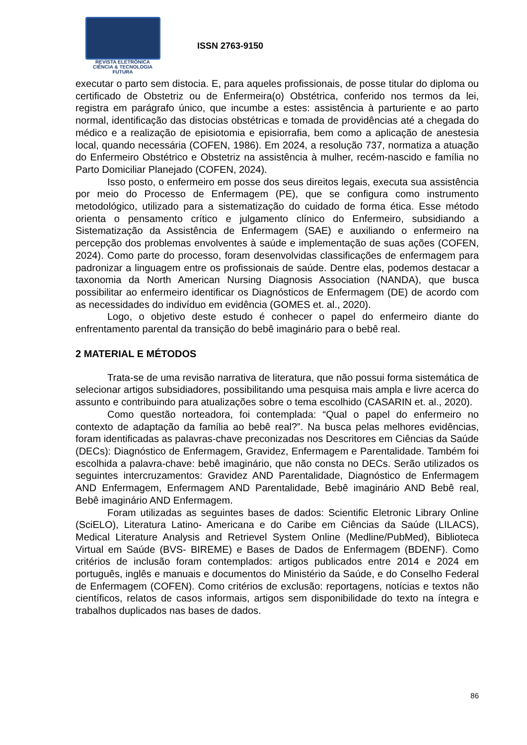REVISTA ELETRÔNICA
CIÊNCIA & TECNOLOGIA
FUTURA
ISSN 2763-9150
executar o parto sem distocia. E, para aqueles profissionais, de posse titular do diploma ou certificado de Obstetriz ou de Enfermeira(o) Obstétrica, conferido nos termos da lei, registra em parágrafo único, que incumbe a estes: assistência à parturiente e ao parto normal, identificação das distocias obstétricas e tomada de providências até a chegada do médico e a realização de episiotomia e episiorrafia, bem como a aplicação de anestesia local, quando necessária (COFEN, 1986). Em 2024, a resolução 737, normatiza a atuação do Enfermeiro Obstétrico e Obstetriz na assistência à mulher, recém-nascido e família no Parto Domiciliar Planejado (COFEN, 2024).
Isso posto, o enfermeiro em posse dos seus direitos legais, executa sua assistência por meio do Processo de Enfermagem (PE), que se configura como instrumento metodológico, utilizado para a sistematização do cuidado de forma ética. Esse método orienta o pensamento crítico e julgamento clínico do Enfermeiro, subsidiando a Sistematização da Assistência de Enfermagem (SAE) e auxiliando o enfermeiro na percepção dos problemas envolventes à saúde e implementação de suas ações (COFEN, 2024). Como parte do processo, foram desenvolvidas classificações de enfermagem para padronizar a linguagem entre os profissionais de saúde. Dentre elas, podemos destacar a taxonomia da North American Nursing Diagnosis Association (NANDA), que busca possibilitar ao enfermeiro identificar os Diagnósticos de Enfermagem (DE) de acordo com as necessidades do indivíduo em evidência (GOMES et. al., 2020).
Logo, o objetivo deste estudo é conhecer o papel do enfermeiro diante do enfrentamento parental da transição do bebê imaginário para o bebê real.
2 MATERIAL E MÉTODOS
Trata-se de uma revisão narrativa de literatura, que não possui forma sistemática de selecionar artigos subsidiadores, possibilitando uma pesquisa mais ampla e livre acerca do assunto e contribuindo para atualizações sobre o tema escolhido (CASARIN et. al., 2020).
Como questão norteadora, foi contemplada: “Qual o papel do enfermeiro no contexto de adaptação da família ao bebê real?”. Na busca pelas melhores evidências, foram identificadas as palavras-chave preconizadas nos Descritores em Ciências da Saúde (DECs): Diagnóstico de Enfermagem, Gravidez, Enfermagem e Parentalidade. Também foi escolhida a palavra-chave: bebê imaginário, que não consta no DECs. Serão utilizados os seguintes intercruzamentos: Gravidez AND Parentalidade, Diagnóstico de Enfermagem AND Enfermagem, Enfermagem AND Parentalidade, Bebê imaginário AND Bebê real, Bebê imaginário AND Enfermagem.
Foram utilizadas as seguintes bases de dados: Scientific Eletronic Library Online (SciELO), Literatura Latino- Americana e do Caribe em Ciências da Saúde (LILACS), Medical Literature Analysis and Retrievel System Online (Medline/PubMed), Biblioteca Virtual em Saúde (BVS- BIREME) e Bases de Dados de Enfermagem (BDENF). Como critérios de inclusão foram contemplados: artigos publicados entre 2014 e 2024 em português, inglês e manuais e documentos do Ministério da Saúde, e do Conselho Federal de Enfermagem (COFEN). Como critérios de exclusão: reportagens, notícias e textos não científicos, relatos de casos informais, artigos sem disponibilidade do texto na íntegra e trabalhos duplicados nas bases de dados.
86